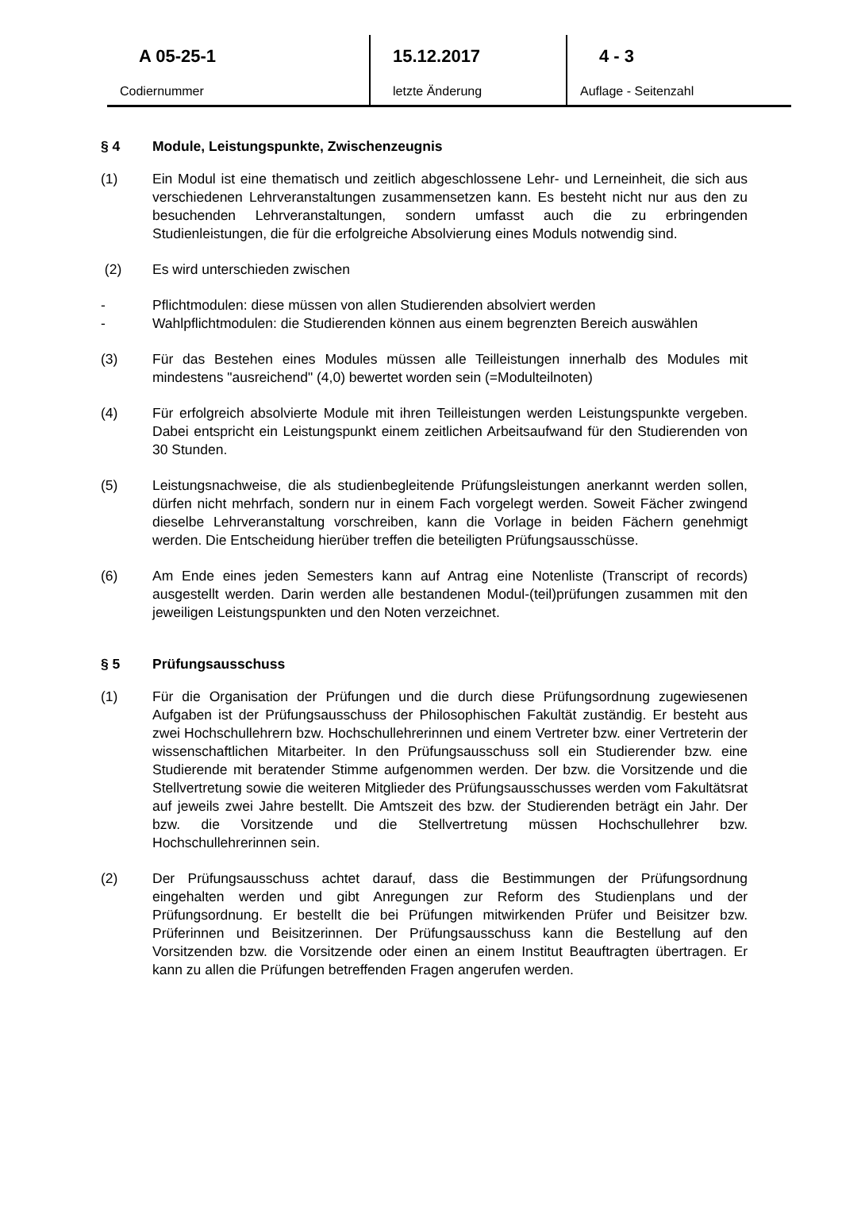A 05-25-1
Codiernummer
15.12.2017
letzte Änderung
4 - 3
Auflage - Seitenzahl
§ 4 Module, Leistungspunkte, Zwischenzeugnis
(1) Ein Modul ist eine thematisch und zeitlich abgeschlossene Lehr- und Lerneinheit, die sich aus verschiedenen Lehrveranstaltungen zusammensetzen kann. Es besteht nicht nur aus den zu besuchenden Lehrveranstaltungen, sondern umfasst auch die zu erbringenden Studienleistungen, die für die erfolgreiche Absolvierung eines Moduls notwendig sind.
(2) Es wird unterschieden zwischen
- Pflichtmodulen: diese müssen von allen Studierenden absolviert werden
- Wahlpflichtmodulen: die Studierenden können aus einem begrenzten Bereich auswählen
(3) Für das Bestehen eines Modules müssen alle Teilleistungen innerhalb des Modules mit mindestens "ausreichend" (4,0) bewertet worden sein (=Modulteilnoten)
(4) Für erfolgreich absolvierte Module mit ihren Teilleistungen werden Leistungspunkte vergeben. Dabei entspricht ein Leistungspunkt einem zeitlichen Arbeitsaufwand für den Studierenden von 30 Stunden.
(5) Leistungsnachweise, die als studienbegleitende Prüfungsleistungen anerkannt werden sollen, dürfen nicht mehrfach, sondern nur in einem Fach vorgelegt werden. Soweit Fächer zwingend dieselbe Lehrveranstaltung vorschreiben, kann die Vorlage in beiden Fächern genehmigt werden. Die Entscheidung hierüber treffen die beteiligten Prüfungsausschüsse.
(6) Am Ende eines jeden Semesters kann auf Antrag eine Notenliste (Transcript of records) ausgestellt werden. Darin werden alle bestandenen Modul-(teil)prüfungen zusammen mit den jeweiligen Leistungspunkten und den Noten verzeichnet.
§ 5 Prüfungsausschuss
(1) Für die Organisation der Prüfungen und die durch diese Prüfungsordnung zugewiesenen Aufgaben ist der Prüfungsausschuss der Philosophischen Fakultät zuständig. Er besteht aus zwei Hochschullehrern bzw. Hochschullehrerinnen und einem Vertreter bzw. einer Vertreterin der wissenschaftlichen Mitarbeiter. In den Prüfungsausschuss soll ein Studierender bzw. eine Studierende mit beratender Stimme aufgenommen werden. Der bzw. die Vorsitzende und die Stellvertretung sowie die weiteren Mitglieder des Prüfungsausschusses werden vom Fakultätsrat auf jeweils zwei Jahre bestellt. Die Amtszeit des bzw. der Studierenden beträgt ein Jahr. Der bzw. die Vorsitzende und die Stellvertretung müssen Hochschullehrer bzw. Hochschullehrerinnen sein.
(2) Der Prüfungsausschuss achtet darauf, dass die Bestimmungen der Prüfungsordnung eingehalten werden und gibt Anregungen zur Reform des Studienplans und der Prüfungsordnung. Er bestellt die bei Prüfungen mitwirkenden Prüfer und Beisitzer bzw. Prüferinnen und Beisitzerinnen. Der Prüfungsausschuss kann die Bestellung auf den Vorsitzenden bzw. die Vorsitzende oder einen an einem Institut Beauftragten übertragen. Er kann zu allen die Prüfungen betreffenden Fragen angerufen werden.